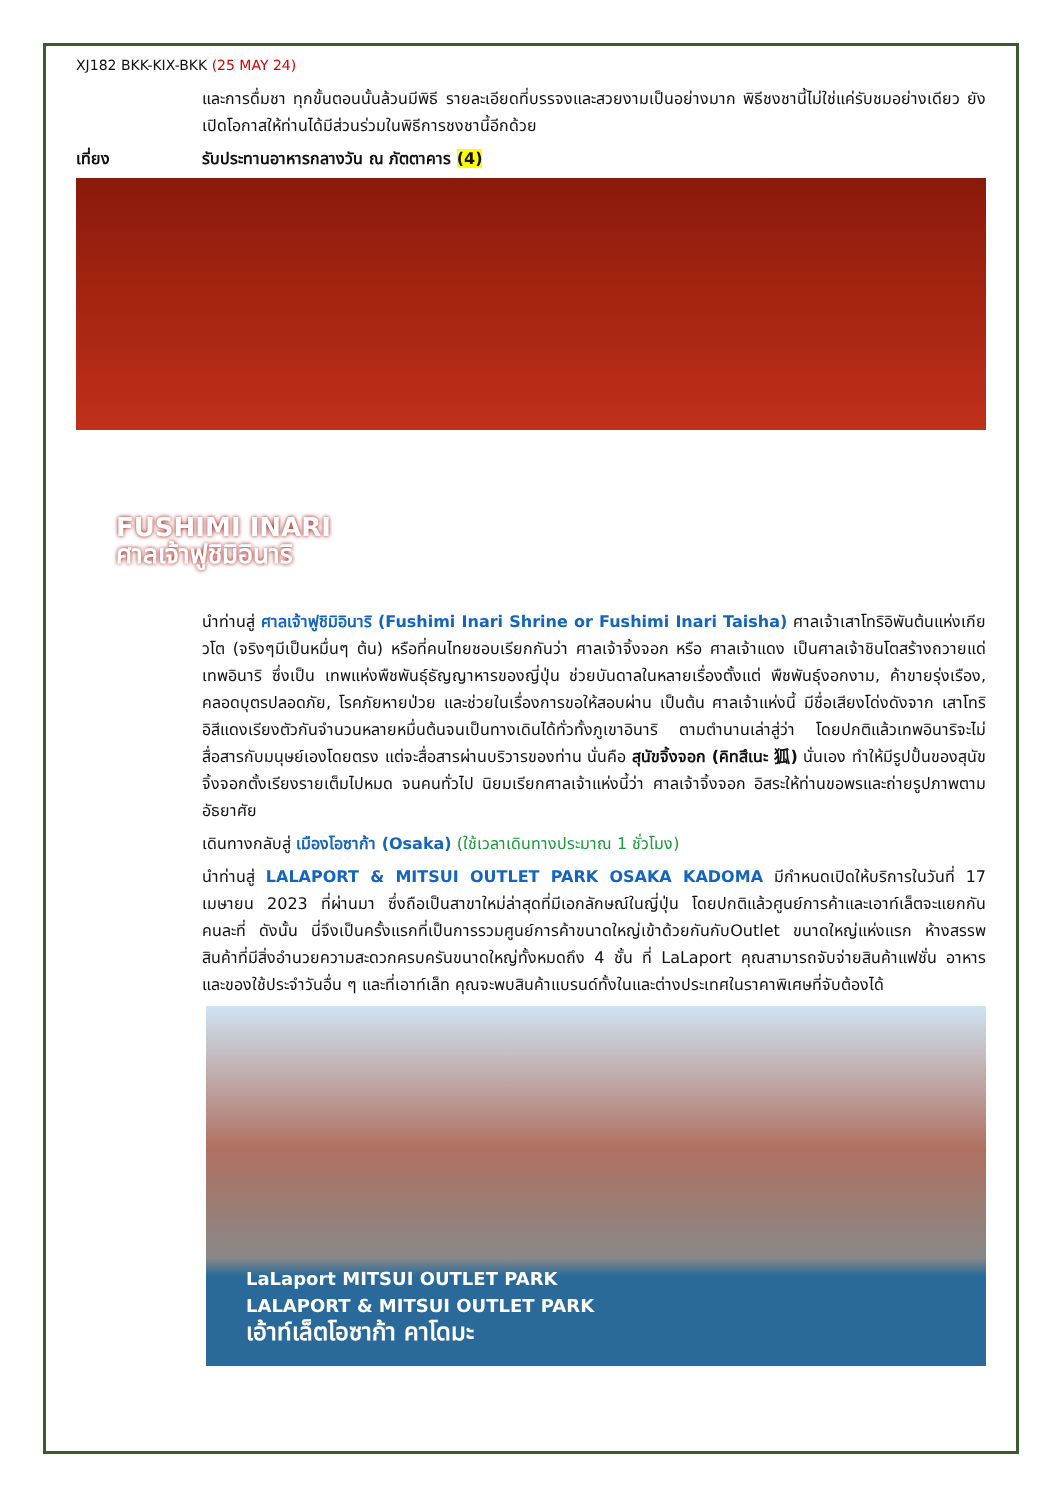XJ182 BKK-KIX-BKK (25 MAY 24)
และการดื่มชา ทุกขั้นตอนนั้นล้วนมีพิธี รายละเอียดที่บรรจงและสวยงามเป็นอย่างมาก พิธีชงชานี้ไม่ใช่แค่รับชมอย่างเดียว ยังเปิดโอกาสให้ท่านได้มีส่วนร่วมในพิธีการชงชานี้อีกด้วย
เที่ยง รับประทานอาหารกลางวัน ณ ภัตตาคาร (4)
FUSHIMI INARI
ศาลเจ้าฟูชิมิอินาริ
นำท่านสู่ ศาลเจ้าฟูชิมิอินาริ (Fushimi Inari Shrine or Fushimi Inari Taisha) ศาลเจ้าเสาโทริอิพันต้นแห่งเกียวโต (จริงๆมีเป็นหมื่นๆ ต้น) หรือที่คนไทยชอบเรียกกันว่า ศาลเจ้าจิ้งจอก หรือ ศาลเจ้าแดง เป็นศาลเจ้าชินโตสร้างถวายแด่ เทพอินาริ ซึ่งเป็น เทพแห่งพืชพันธุ์ธัญญาหารของญี่ปุ่น ช่วยบันดาลในหลายเรื่องตั้งแต่ พืชพันธุ์งอกงาม, ค้าขายรุ่งเรือง, คลอดบุตรปลอดภัย, โรคภัยหายป่วย และช่วยในเรื่องการขอให้สอบผ่าน เป็นต้น ศาลเจ้าแห่งนี้ มีชื่อเสียงโด่งดังจาก เสาโทริอิสีแดงเรียงตัวกันจำนวนหลายหมื่นต้นจนเป็นทางเดินได้ทั่วทั้งภูเขาอินาริ ตามตำนานเล่าสู่ว่า โดยปกติแล้วเทพอินาริจะไม่สื่อสารกับมนุษย์เองโดยตรง แต่จะสื่อสารผ่านบริวารของท่าน นั่นคือ สุนัขจิ้งจอก (คิทสึเนะ 狐) นั่นเอง ทำให้มีรูปปั้นของสุนัขจิ้งจอกตั้งเรียงรายเต็มไปหมด จนคนทั่วไป นิยมเรียกศาลเจ้าแห่งนี้ว่า ศาลเจ้าจิ้งจอก อิสระให้ท่านขอพรและถ่ายรูปภาพตามอัธยาศัย
เดินทางกลับสู่ เมืองโอซาก้า (Osaka) (ใช้เวลาเดินทางประมาณ 1 ชั่วโมง)
นำท่านสู่ LALAPORT & MITSUI OUTLET PARK OSAKA KADOMA มีกำหนดเปิดให้บริการในวันที่ 17 เมษายน 2023 ที่ผ่านมา ซึ่งถือเป็นสาขาใหม่ล่าสุดที่มีเอกลักษณ์ในญี่ปุ่น โดยปกติแล้วศูนย์การค้าและเอาท์เล็ตจะแยกกันคนละที่ ดังนั้น นี่จึงเป็นครั้งแรกที่เป็นการรวมศูนย์การค้าขนาดใหญ่เข้าด้วยกันกับOutlet ขนาดใหญ่แห่งแรก ห้างสรรพสินค้าที่มีสิ่งอำนวยความสะดวกครบครันขนาดใหญ่ทั้งหมดถึง 4 ชั้น ที่ LaLaport คุณสามารถจับจ่ายสินค้าแฟชั่น อาหาร และของใช้ประจำวันอื่น ๆ และที่เอาท์เล็ท คุณจะพบสินค้าแบรนด์ทั้งในและต่างประเทศในราคาพิเศษที่จับต้องได้
LaLaport MITSUI OUTLET PARK
LALAPORT & MITSUI OUTLET PARK
เอ้าท์เล็ตโอซาก้า คาโดมะ